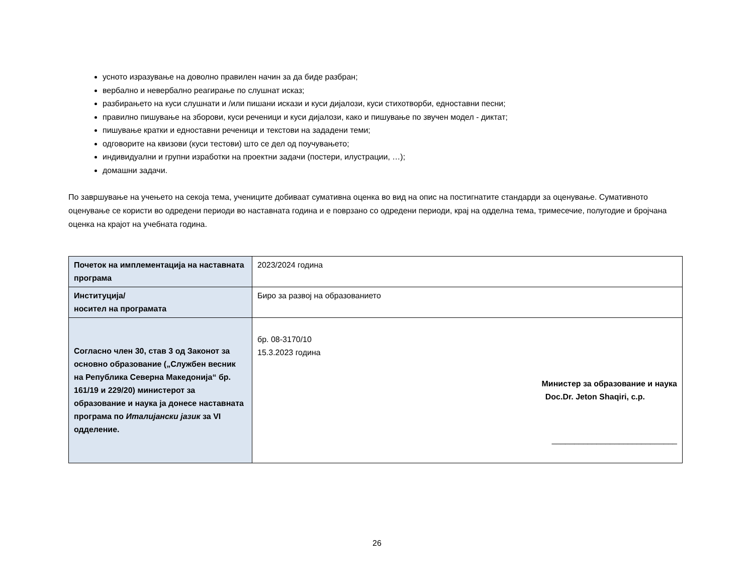усното изразување на доволно правилен начин за да биде разбран;
вербално и невербално реагирање по слушнат исказ;
разбирањето на куси слушнати и /или пишани искази и куси дијалози, куси стихотворби, едноставни песни;
правилно пишување на зборови, куси реченици и куси дијалози, како и пишување по звучен модел - диктат;
пишување кратки и едноставни реченици и текстови на зададени теми;
одговорите на квизови (куси тестови) што се дел од поучувањето;
индивидуални и групни изработки на проектни задачи (постери, илустрации, …);
домашни задачи.
По завршување на учењето на секоја тема, учениците добиваат сумативна оценка во вид на опис на постигнатите стандарди за оценување. Сумативното оценување се користи во одредени периоди во наставната година и е поврзано со одредени периоди, крај на одделна тема, тримесечие, полугодие и бројчана оценка на крајот на учебната година.
| Почеток на имплементација на наставната програма | 2023/2024 година |
| Институција/ носител на програмата | Биро за развој на образованието |
| Согласно член 30, став 3 од Законот за основно образование („Службен весник на Република Северна Македонија“ бр. 161/19 и 229/20) министерот за образование и наука ја донесе наставната програма по Италијански јазик за VI одделение. | бр. 08-3170/10 15.3.2023 година Министер за образование и наука Doc.Dr. Jeton Shaqiri, с.р. ____________________________ |
26